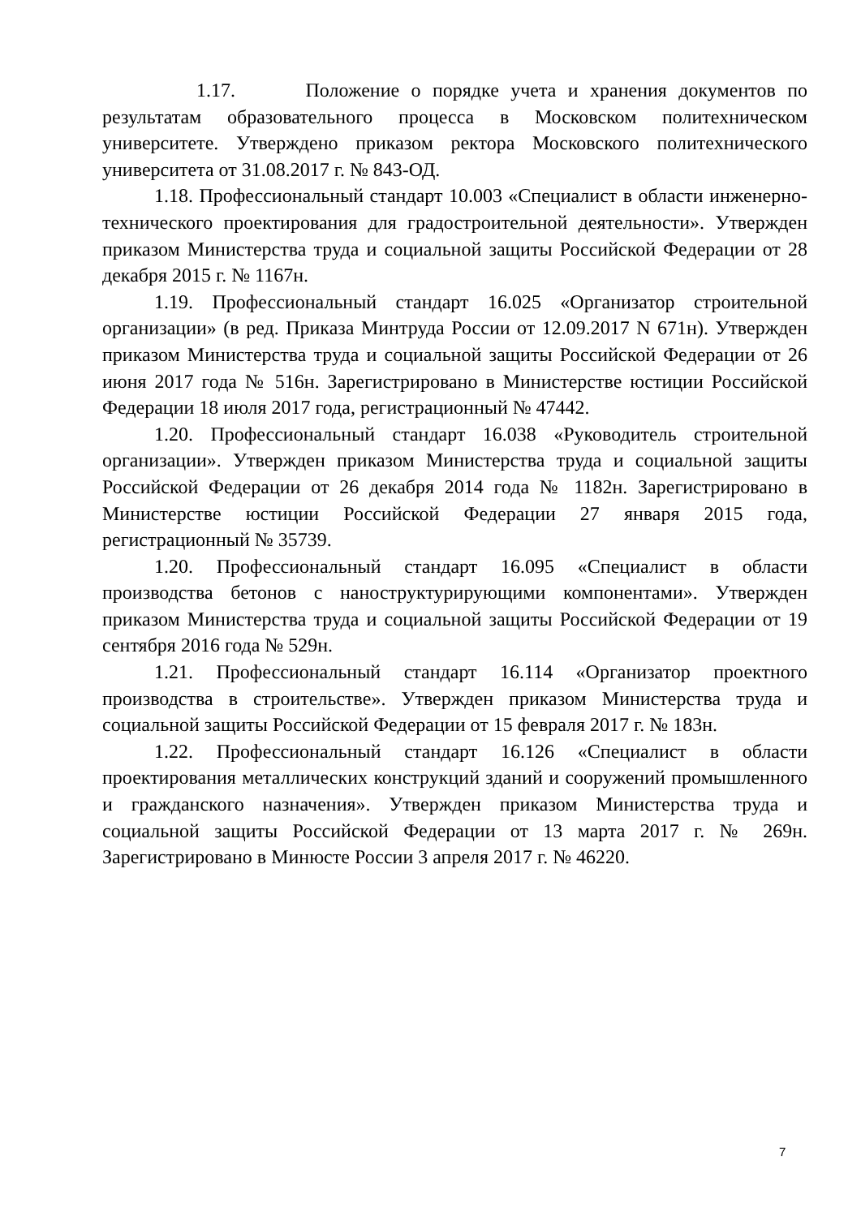1.17. Положение о порядке учета и хранения документов по результатам образовательного процесса в Московском политехническом университете. Утверждено приказом ректора Московского политехнического университета от 31.08.2017 г. № 843-ОД.
1.18. Профессиональный стандарт 10.003 «Специалист в области инженерно-технического проектирования для градостроительной деятельности». Утвержден приказом Министерства труда и социальной защиты Российской Федерации от 28 декабря 2015 г. № 1167н.
1.19. Профессиональный стандарт 16.025 «Организатор строительной организации» (в ред. Приказа Минтруда России от 12.09.2017 N 671н). Утвержден приказом Министерства труда и социальной защиты Российской Федерации от 26 июня 2017 года № 516н. Зарегистрировано в Министерстве юстиции Российской Федерации 18 июля 2017 года, регистрационный № 47442.
1.20. Профессиональный стандарт 16.038 «Руководитель строительной организации». Утвержден приказом Министерства труда и социальной защиты Российской Федерации от 26 декабря 2014 года № 1182н. Зарегистрировано в Министерстве юстиции Российской Федерации 27 января 2015 года, регистрационный № 35739.
1.20. Профессиональный стандарт 16.095 «Специалист в области производства бетонов с наноструктурирующими компонентами». Утвержден приказом Министерства труда и социальной защиты Российской Федерации от 19 сентября 2016 года № 529н.
1.21. Профессиональный стандарт 16.114 «Организатор проектного производства в строительстве». Утвержден приказом Министерства труда и социальной защиты Российской Федерации от 15 февраля 2017 г. № 183н.
1.22. Профессиональный стандарт 16.126 «Специалист в области проектирования металлических конструкций зданий и сооружений промышленного и гражданского назначения». Утвержден приказом Министерства труда и социальной защиты Российской Федерации от 13 марта 2017 г. № 269н. Зарегистрировано в Минюсте России 3 апреля 2017 г. № 46220.
7